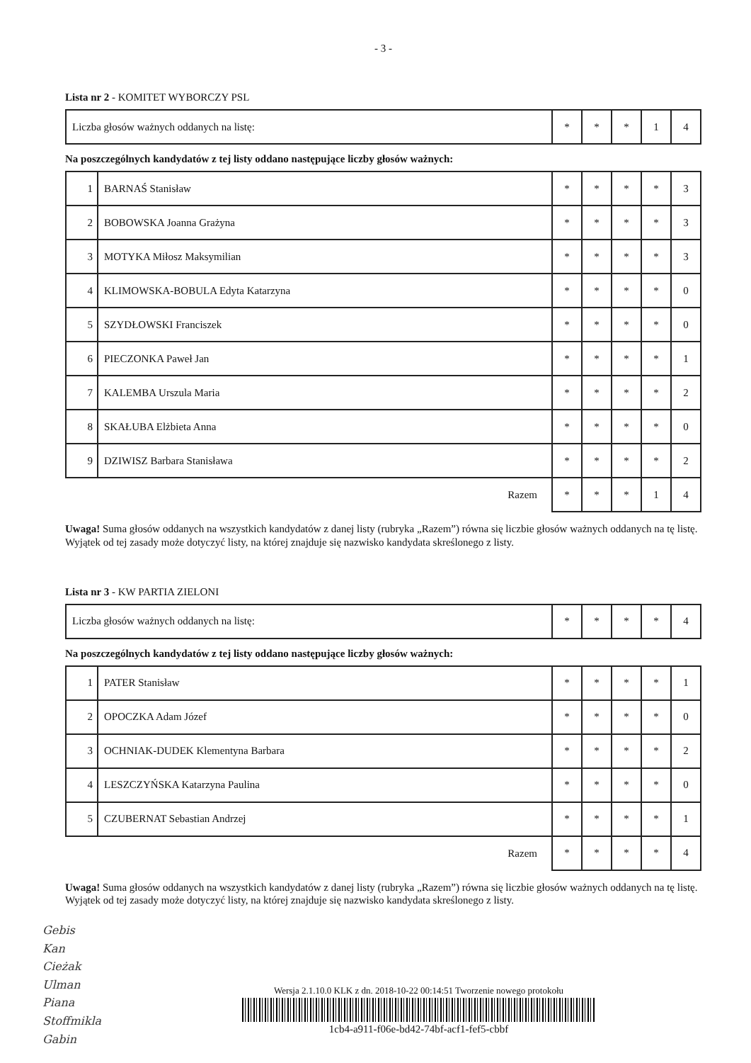- 3 -
Lista nr 2 - KOMITET WYBORCZY PSL
| Liczba głosów ważnych oddanych na listę: | * | * | * | 1 | 4 |
Na poszczególnych kandydatów z tej listy oddano następujące liczby głosów ważnych:
| 1 | BARNAŚ Stanisław | * | * | * | * | 3 |
| 2 | BOBOWSKA Joanna Grażyna | * | * | * | * | 3 |
| 3 | MOTYKA Miłosz Maksymilian | * | * | * | * | 3 |
| 4 | KLIMOWSKA-BOBULA Edyta Katarzyna | * | * | * | * | 0 |
| 5 | SZYDŁOWSKI Franciszek | * | * | * | * | 0 |
| 6 | PIECZONKA Paweł Jan | * | * | * | * | 1 |
| 7 | KALEMBA Urszula Maria | * | * | * | * | 2 |
| 8 | SKAŁUBA Elżbieta Anna | * | * | * | * | 0 |
| 9 | DZIWISZ Barbara Stanisława | * | * | * | * | 2 |
| Razem | | * | * | * | 1 | 4 |
Uwaga! Suma głosów oddanych na wszystkich kandydatów z danej listy (rubryka „Razem”) równa się liczbie głosów ważnych oddanych na tę listę. Wyjątek od tej zasady może dotyczyć listy, na której znajduje się nazwisko kandydata skreślonego z listy.
Lista nr 3 - KW PARTIA ZIELONI
| Liczba głosów ważnych oddanych na listę: | * | * | * | * | 4 |
Na poszczególnych kandydatów z tej listy oddano następujące liczby głosów ważnych:
| 1 | PATER Stanisław | * | * | * | * | 1 |
| 2 | OPOCZKA Adam Józef | * | * | * | * | 0 |
| 3 | OCHNIAK-DUDEK Klementyna Barbara | * | * | * | * | 2 |
| 4 | LESZCZYŃSKA Katarzyna Paulina | * | * | * | * | 0 |
| 5 | CZUBERNAT Sebastian Andrzej | * | * | * | * | 1 |
| Razem | | * | * | * | * | 4 |
Uwaga! Suma głosów oddanych na wszystkich kandydatów z danej listy (rubryka „Razem”) równa się liczbie głosów ważnych oddanych na tę listę. Wyjątek od tej zasady może dotyczyć listy, na której znajduje się nazwisko kandydata skreślonego z listy.
Wersja 2.1.10.0 KLK z dn. 2018-10-22 00:14:51 Tworzenie nowego protokołu
1cb4-a911-f06e-bd42-74bf-acf1-fef5-cbbf
Gebis
Kan
Cieżak
Ulman
Piana
Stoffmikla
Gabin